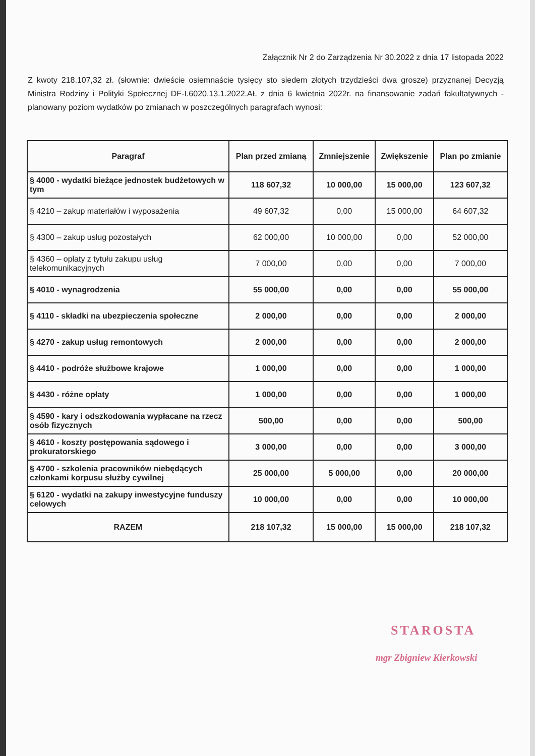Załącznik Nr 2 do Zarządzenia Nr 30.2022 z dnia 17 listopada 2022
Z kwoty 218.107,32 zł. (słownie: dwieście osiemnaście tysięcy sto siedem złotych trzydzieści dwa grosze) przyznanej Decyzją Ministra Rodziny i Polityki Społecznej DF-I.6020.13.1.2022.AŁ z dnia 6 kwietnia 2022r. na finansowanie zadań fakultatywnych - planowany poziom wydatków po zmianach w poszczególnych paragrafach wynosi:
| Paragraf | Plan przed zmianą | Zmniejszenie | Zwiększenie | Plan po zmianie |
| --- | --- | --- | --- | --- |
| § 4000 - wydatki bieżące jednostek budżetowych w tym | 118 607,32 | 10 000,00 | 15 000,00 | 123 607,32 |
| § 4210 – zakup materiałów i wyposażenia | 49 607,32 | 0,00 | 15 000,00 | 64 607,32 |
| § 4300 – zakup usług pozostałych | 62 000,00 | 10 000,00 | 0,00 | 52 000,00 |
| § 4360 – opłaty z tytułu zakupu usług telekomunikacyjnych | 7 000,00 | 0,00 | 0,00 | 7 000,00 |
| § 4010 - wynagrodzenia | 55 000,00 | 0,00 | 0,00 | 55 000,00 |
| § 4110 - składki na ubezpieczenia społeczne | 2 000,00 | 0,00 | 0,00 | 2 000,00 |
| § 4270 - zakup usług remontowych | 2 000,00 | 0,00 | 0,00 | 2 000,00 |
| § 4410 - podróże służbowe krajowe | 1 000,00 | 0,00 | 0,00 | 1 000,00 |
| § 4430 - różne opłaty | 1 000,00 | 0,00 | 0,00 | 1 000,00 |
| § 4590 - kary i odszkodowania wypłacane na rzecz osób fizycznych | 500,00 | 0,00 | 0,00 | 500,00 |
| § 4610 - koszty postępowania sądowego i prokuratorskiego | 3 000,00 | 0,00 | 0,00 | 3 000,00 |
| § 4700 - szkolenia pracowników niebędących członkami korpusu służby cywilnej | 25 000,00 | 5 000,00 | 0,00 | 20 000,00 |
| § 6120 - wydatki na zakupy inwestycyjne funduszy celowych | 10 000,00 | 0,00 | 0,00 | 10 000,00 |
| RAZEM | 218 107,32 | 15 000,00 | 15 000,00 | 218 107,32 |
STAROSTA
mgr Zbigniew Kierkowski